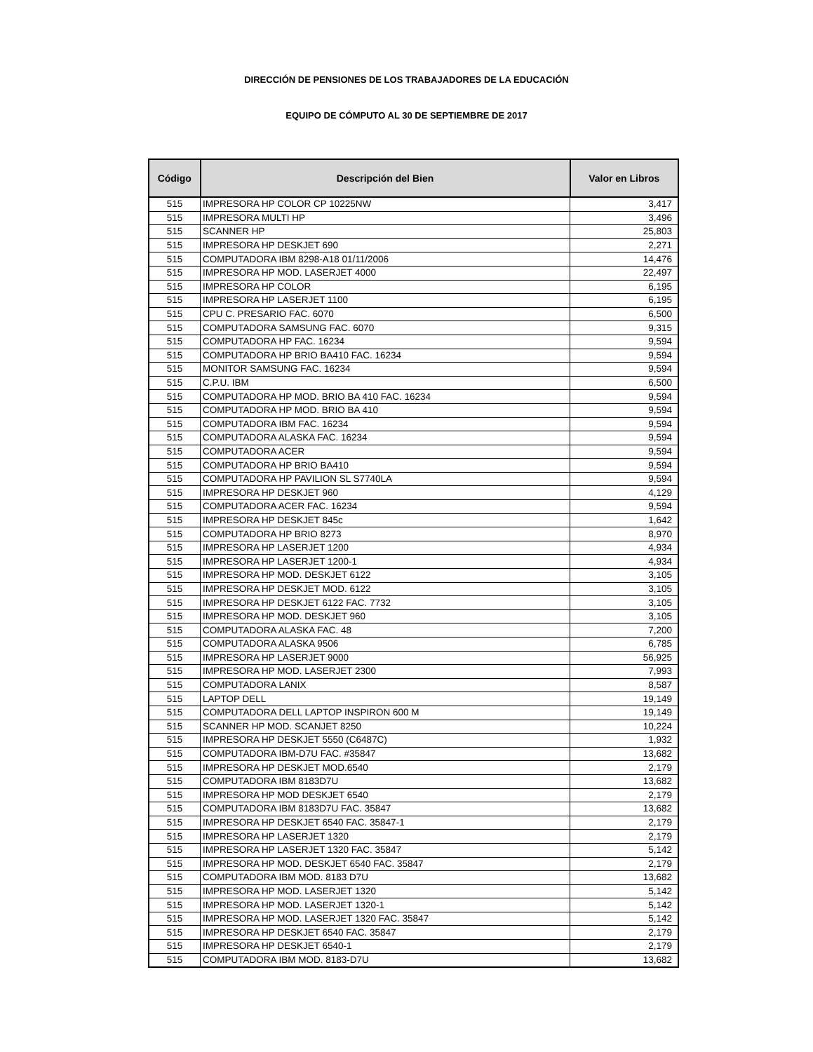DIRECCIÓN DE PENSIONES DE LOS TRABAJADORES DE LA EDUCACIÓN
EQUIPO DE CÓMPUTO AL 30 DE SEPTIEMBRE DE 2017
| Código | Descripción del Bien | Valor en Libros |
| --- | --- | --- |
| 515 | IMPRESORA HP COLOR CP 10225NW | 3,417 |
| 515 | IMPRESORA MULTI HP | 3,496 |
| 515 | SCANNER HP | 25,803 |
| 515 | IMPRESORA HP DESKJET 690 | 2,271 |
| 515 | COMPUTADORA IBM 8298-A18 01/11/2006 | 14,476 |
| 515 | IMPRESORA HP MOD. LASERJET 4000 | 22,497 |
| 515 | IMPRESORA HP COLOR | 6,195 |
| 515 | IMPRESORA HP LASERJET 1100 | 6,195 |
| 515 | CPU C. PRESARIO FAC. 6070 | 6,500 |
| 515 | COMPUTADORA SAMSUNG FAC. 6070 | 9,315 |
| 515 | COMPUTADORA HP FAC. 16234 | 9,594 |
| 515 | COMPUTADORA HP BRIO BA410 FAC. 16234 | 9,594 |
| 515 | MONITOR SAMSUNG FAC. 16234 | 9,594 |
| 515 | C.P.U. IBM | 6,500 |
| 515 | COMPUTADORA HP MOD. BRIO BA 410 FAC. 16234 | 9,594 |
| 515 | COMPUTADORA HP MOD. BRIO BA 410 | 9,594 |
| 515 | COMPUTADORA IBM FAC. 16234 | 9,594 |
| 515 | COMPUTADORA ALASKA FAC. 16234 | 9,594 |
| 515 | COMPUTADORA ACER | 9,594 |
| 515 | COMPUTADORA HP BRIO BA410 | 9,594 |
| 515 | COMPUTADORA HP PAVILION SL S7740LA | 9,594 |
| 515 | IMPRESORA HP DESKJET 960 | 4,129 |
| 515 | COMPUTADORA ACER FAC. 16234 | 9,594 |
| 515 | IMPRESORA HP DESKJET 845c | 1,642 |
| 515 | COMPUTADORA HP BRIO 8273 | 8,970 |
| 515 | IMPRESORA HP LASERJET 1200 | 4,934 |
| 515 | IMPRESORA HP LASERJET 1200-1 | 4,934 |
| 515 | IMPRESORA HP MOD. DESKJET 6122 | 3,105 |
| 515 | IMPRESORA HP DESKJET MOD. 6122 | 3,105 |
| 515 | IMPRESORA HP DESKJET 6122 FAC. 7732 | 3,105 |
| 515 | IMPRESORA HP MOD. DESKJET 960 | 3,105 |
| 515 | COMPUTADORA ALASKA FAC. 48 | 7,200 |
| 515 | COMPUTADORA ALASKA 9506 | 6,785 |
| 515 | IMPRESORA HP LASERJET 9000 | 56,925 |
| 515 | IMPRESORA HP MOD. LASERJET 2300 | 7,993 |
| 515 | COMPUTADORA LANIX | 8,587 |
| 515 | LAPTOP DELL | 19,149 |
| 515 | COMPUTADORA DELL LAPTOP INSPIRON 600 M | 19,149 |
| 515 | SCANNER HP MOD. SCANJET 8250 | 10,224 |
| 515 | IMPRESORA HP DESKJET 5550 (C6487C) | 1,932 |
| 515 | COMPUTADORA IBM-D7U FAC. #35847 | 13,682 |
| 515 | IMPRESORA HP DESKJET MOD.6540 | 2,179 |
| 515 | COMPUTADORA IBM 8183D7U | 13,682 |
| 515 | IMPRESORA HP MOD DESKJET 6540 | 2,179 |
| 515 | COMPUTADORA IBM 8183D7U FAC. 35847 | 13,682 |
| 515 | IMPRESORA HP DESKJET 6540 FAC. 35847-1 | 2,179 |
| 515 | IMPRESORA HP LASERJET 1320 | 2,179 |
| 515 | IMPRESORA HP LASERJET 1320 FAC. 35847 | 5,142 |
| 515 | IMPRESORA HP MOD. DESKJET 6540 FAC. 35847 | 2,179 |
| 515 | COMPUTADORA IBM MOD. 8183 D7U | 13,682 |
| 515 | IMPRESORA HP MOD. LASERJET 1320 | 5,142 |
| 515 | IMPRESORA HP MOD. LASERJET 1320-1 | 5,142 |
| 515 | IMPRESORA HP MOD. LASERJET 1320 FAC. 35847 | 5,142 |
| 515 | IMPRESORA HP DESKJET 6540 FAC. 35847 | 2,179 |
| 515 | IMPRESORA HP DESKJET 6540-1 | 2,179 |
| 515 | COMPUTADORA IBM MOD. 8183-D7U | 13,682 |